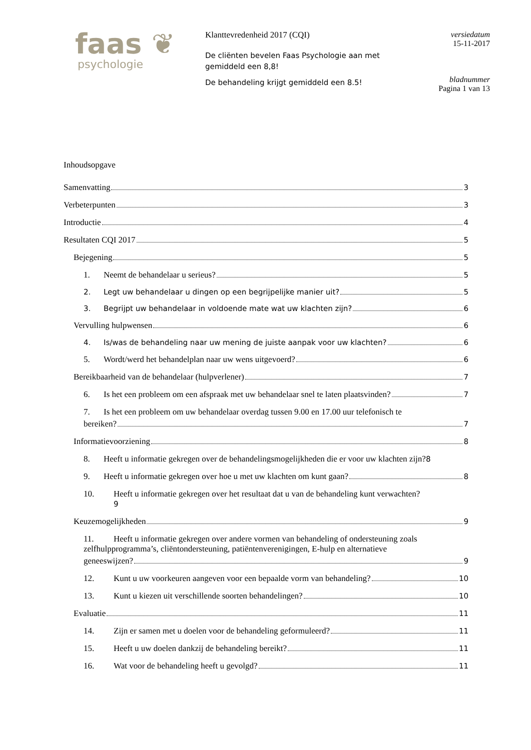faas ❦
psychologie
Klanttevredenheid 2017 (CQI)
De cliënten bevelen Faas Psychologie aan met gemiddeld een 8,8!
De behandeling krijgt gemiddeld een 8.5!
versiedatum
15-11-2017
bladnummer
Pagina 1 van 13
Inhoudsopgave
Samenvatting 3
Verbeterpunten 3
Introductie 4
Resultaten CQI 2017 5
Bejegening 5
1. Neemt de behandelaar u serieus? 5
2. Legt uw behandelaar u dingen op een begrijpelijke manier uit? 5
3. Begrijpt uw behandelaar in voldoende mate wat uw klachten zijn? 6
Vervulling hulpwensen 6
4. Is/was de behandeling naar uw mening de juiste aanpak voor uw klachten? 6
5. Wordt/werd het behandelplan naar uw wens uitgevoerd? 6
Bereikbaarheid van de behandelaar (hulpverlener) 7
6. Is het een probleem om een afspraak met uw behandelaar snel te laten plaatsvinden? 7
7. Is het een probleem om uw behandelaar overdag tussen 9.00 en 17.00 uur telefonisch te
bereiken? 7
Informatievoorziening 8
8. Heeft u informatie gekregen over de behandelingsmogelijkheden die er voor uw klachten zijn?8
9. Heeft u informatie gekregen over hoe u met uw klachten om kunt gaan? 8
10. Heeft u informatie gekregen over het resultaat dat u van de behandeling kunt verwachten?
9
Keuzemogelijkheden 9
11. Heeft u informatie gekregen over andere vormen van behandeling of ondersteuning zoals zelfhulpprogramma’s, cliëntondersteuning, patiëntenverenigingen, E-hulp en alternatieve
geneeswijzen? 9
12. Kunt u uw voorkeuren aangeven voor een bepaalde vorm van behandeling? 10
13. Kunt u kiezen uit verschillende soorten behandelingen? 10
Evaluatie 11
14. Zijn er samen met u doelen voor de behandeling geformuleerd? 11
15. Heeft u uw doelen dankzij de behandeling bereikt? 11
16. Wat voor de behandeling heeft u gevolgd? 11